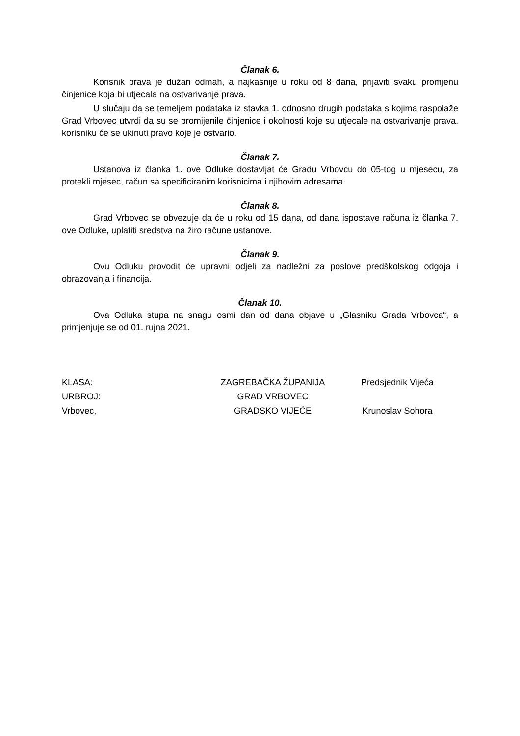Članak 6.
Korisnik prava je dužan odmah, a najkasnije u roku od 8 dana, prijaviti svaku promjenu činjenice koja bi utjecala na ostvarivanje prava.
U slučaju da se temeljem podataka iz stavka 1. odnosno drugih podataka s kojima raspolaže Grad Vrbovec utvrdi da su se promijenile činjenice i okolnosti koje su utjecale na ostvarivanje prava, korisniku će se ukinuti pravo koje je ostvario.
Članak 7.
Ustanova iz članka 1. ove Odluke dostavljat će Gradu Vrbovcu do 05-tog u mjesecu, za protekli mjesec, račun sa specificiranim korisnicima i njihovim adresama.
Članak 8.
Grad Vrbovec se obvezuje da će u roku od 15 dana, od dana ispostave računa iz članka 7. ove Odluke, uplatiti sredstva na žiro račune ustanove.
Članak 9.
Ovu Odluku provodit će upravni odjeli za nadležni za poslove predškolskog odgoja i obrazovanja i financija.
Članak 10.
Ova Odluka stupa na snagu osmi dan od dana objave u „Glasniku Grada Vrbovca“, a primjenjuje se od 01. rujna 2021.
| KLASA: | ZAGREBAČKA ŽUPANIJA | Predsjednik Vijeća |
| URBROJ: | GRAD VRBOVEC | |
| Vrbovec, | GRADSKO VIJEĆE | Krunoslav Sohora |